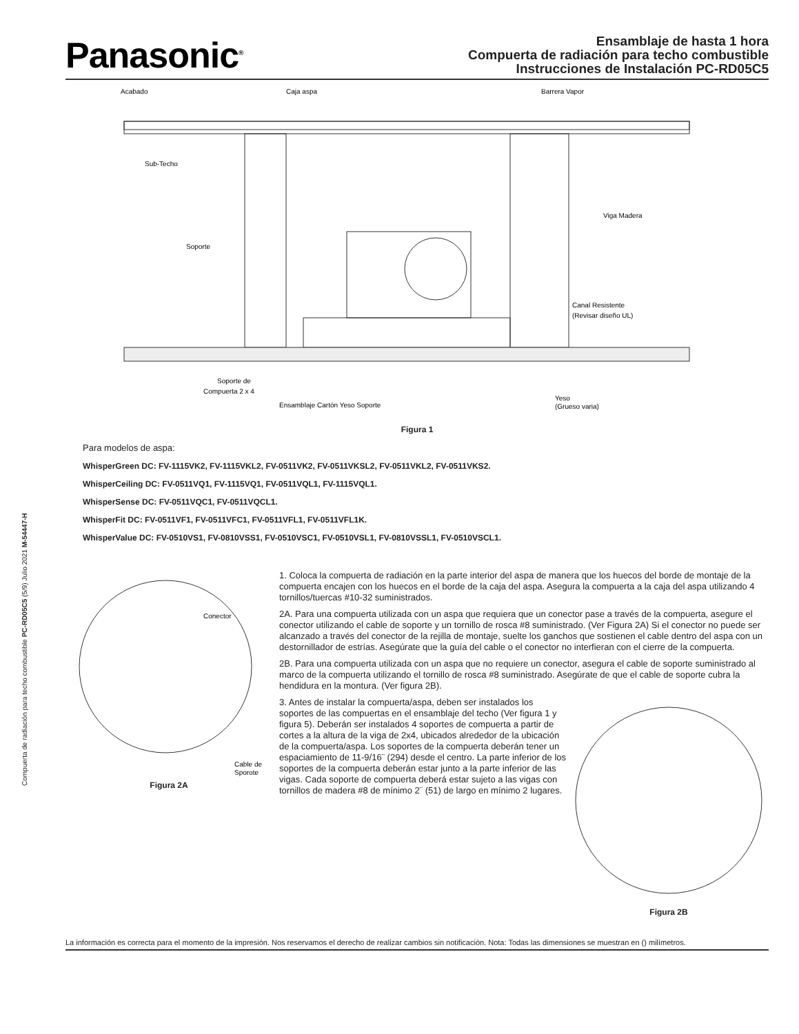Compuerta de radiación para techo combustible PC-RD05C5 (5/9) Julio 2021 M-54447-H
Panasonic<sup>®</sup>
Ensamblaje de hasta 1 hora
Compuerta de radiación para techo combustible
Instrucciones de Instalación PC-RD05C5
Acabado
Caja aspa
Barrera Vapor
Sub-Techo
Viga Madera
Soporte
Canal Resistente
(Revisar diseño UL)
Soporte de
Compuerta 2 x 4
Ensamblaje Cartón Yeso Soporte
Yeso
(Grueso varia)
Figura 1
Para modelos de aspa:
WhisperGreen DC: FV-1115VK2, FV-1115VKL2, FV-0511VK2, FV-0511VKSL2, FV-0511VKL2, FV-0511VKS2.
WhisperCeiling DC: FV-0511VQ1, FV-1115VQ1, FV-0511VQL1, FV-1115VQL1.
WhisperSense DC: FV-0511VQC1, FV-0511VQCL1.
WhisperFit DC: FV-0511VF1, FV-0511VFC1, FV-0511VFL1, FV-0511VFL1K.
WhisperValue DC: FV-0510VS1, FV-0810VSS1, FV-0510VSC1, FV-0510VSL1, FV-0810VSSL1, FV-0510VSCL1.
Conector
Cable de
Sporote
Figura 2A
1. Coloca la compuerta de radiación en la parte interior del aspa de manera que los huecos del borde de montaje de la compuerta encajen con los huecos en el borde de la caja del aspa. Asegura la compuerta a la caja del aspa utilizando 4 tornillos/tuercas #10-32 suministrados.
2A. Para una compuerta utilizada con un aspa que requiera que un conector pase a través de la compuerta, asegure el conector utilizando el cable de soporte y un tornillo de rosca #8 suministrado. (Ver Figura 2A) Si el conector no puede ser alcanzado a través del conector de la rejilla de montaje, suelte los ganchos que sostienen el cable dentro del aspa con un destornillador de estrías. Asegúrate que la guía del cable o el conector no interfieran con el cierre de la compuerta.
2B. Para una compuerta utilizada con un aspa que no requiere un conector, asegura el cable de soporte suministrado al marco de la compuerta utilizando el tornillo de rosca #8 suministrado. Asegúrate de que el cable de soporte cubra la hendidura en la montura. (Ver figura 2B).
Figura 2B
3. Antes de instalar la compuerta/aspa, deben ser instalados los soportes de las compuertas en el ensamblaje del techo (Ver figura 1 y figura 5). Deberán ser instalados 4 soportes de compuerta a partir de cortes a la altura de la viga de 2x4, ubicados alrededor de la ubicación de la compuerta/aspa. Los soportes de la compuerta deberán tener un espaciamiento de 11-9/16¨ (294) desde el centro. La parte inferior de los soportes de la compuerta deberán estar junto a la parte inferior de las vigas. Cada soporte de compuerta deberá estar sujeto a las vigas con tornillos de madera #8 de mínimo 2¨ (51) de largo en mínimo 2 lugares.
La información es correcta para el momento de la impresión. Nos reservamos el derecho de realizar cambios sin notificación. Nota: Todas las dimensiones se muestran en () milímetros.